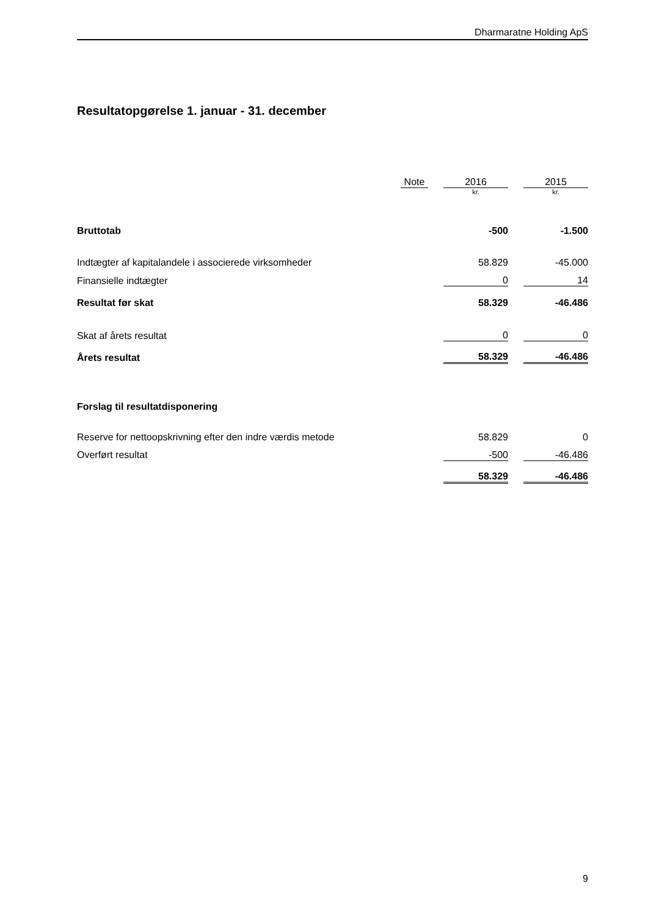Dharmaratne Holding ApS
Resultatopgørelse 1. januar - 31. december
| | Note | | 2016 | | 2015 |
| | | | kr. | | kr. |
| Bruttotab | | | -500 | | -1.500 |
| Indtægter af kapitalandele i associerede virksomheder | | | 58.829 | | -45.000 |
| Finansielle indtægter | | | 0 | | 14 |
| Resultat før skat | | | 58.329 | | -46.486 |
| Skat af årets resultat | | | 0 | | 0 |
| Årets resultat | | | 58.329 | | -46.486 |
| Forslag til resultatdisponering | | | | | |
| Reserve for nettoopskrivning efter den indre værdis metode | | | 58.829 | | 0 |
| Overført resultat | | | -500 | | -46.486 |
| | | | 58.329 | | -46.486 |
9